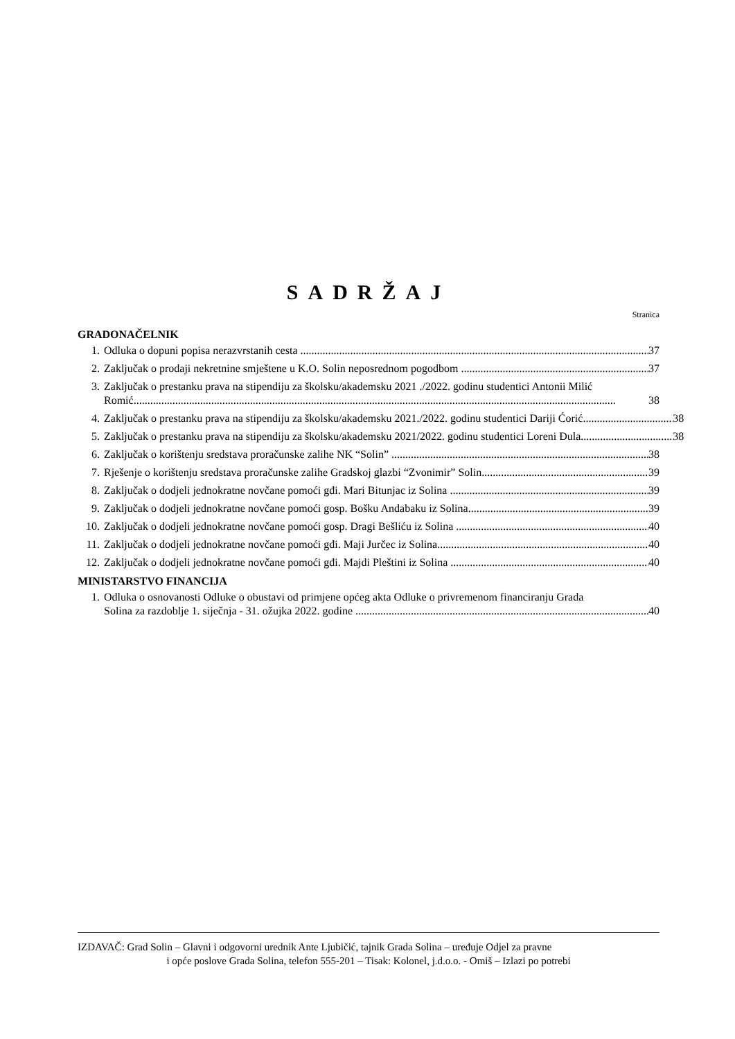SADRŽAJ
Stranica
GRADONAČELNIK
1. Odluka o dopuni popisa nerazvrstanih cesta 37
2. Zaključak o prodaji nekretnine smještene u K.O. Solin neposrednom pogodbom 37
3. Zaključak o prestanku prava na stipendiju za školsku/akademsku 2021 ./2022. godinu studentici Antonii Milić
Romić 38
4. Zaključak o prestanku prava na stipendiju za školsku/akademsku 2021./2022. godinu studentici Dariji Ćorić 38
5. Zaključak o prestanku prava na stipendiju za školsku/akademsku 2021/2022. godinu studentici Loreni Đula 38
6. Zaključak o korištenju sredstava proračunske zalihe NK “Solin” 38
7. Rješenje o korištenju sredstava proračunske zalihe Gradskoj glazbi “Zvonimir” Solin 39
8. Zaključak o dodjeli jednokratne novčane pomoći gđi. Mari Bitunjac iz Solina 39
9. Zaključak o dodjeli jednokratne novčane pomoći gosp. Bošku Andabaku iz Solina 39
10. Zaključak o dodjeli jednokratne novčane pomoći gosp. Dragi Bešliću iz Solina 40
11. Zaključak o dodjeli jednokratne novčane pomoći gđi. Maji Jurčec iz Solina 40
12. Zaključak o dodjeli jednokratne novčane pomoći gđi. Majdi Pleštini iz Solina 40
MINISTARSTVO FINANCIJA
1. Odluka o osnovanosti Odluke o obustavi od primjene općeg akta Odluke o privremenom financiranju Grada
Solina za razdoblje 1. siječnja - 31. ožujka 2022. godine 40
IZDAVAČ: Grad Solin – Glavni i odgovorni urednik Ante Ljubičić, tajnik Grada Solina – uređuje Odjel za pravne
i opće poslove Grada Solina, telefon 555-201 – Tisak: Kolonel, j.d.o.o. - Omiš – Izlazi po potrebi